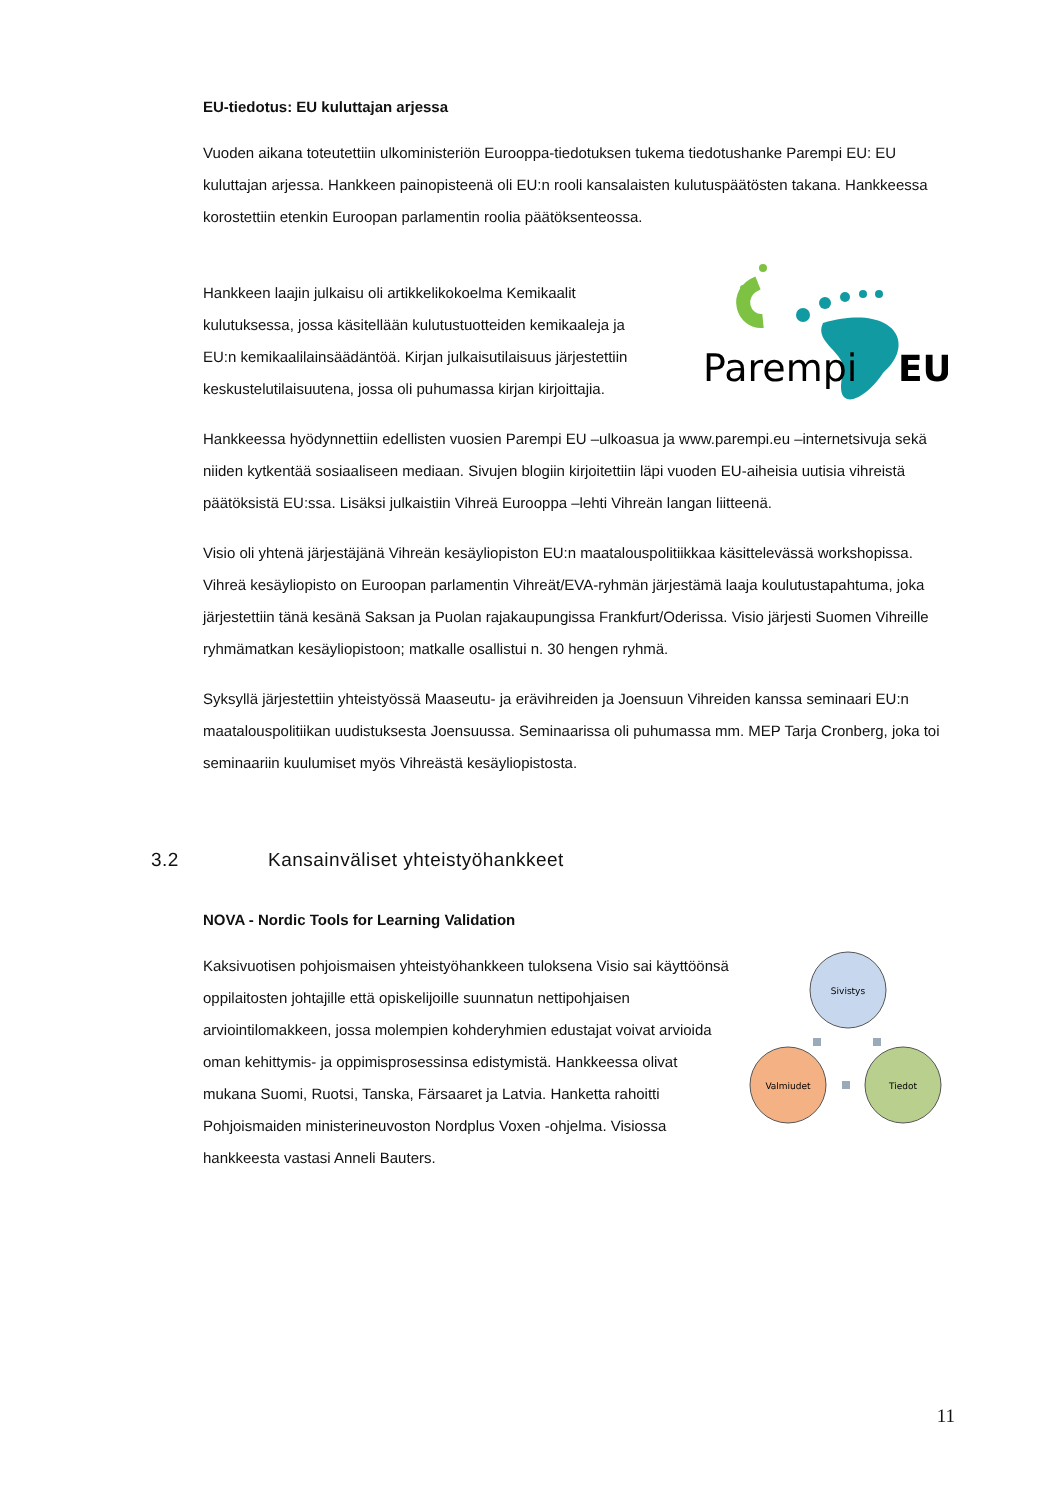EU-tiedotus: EU kuluttajan arjessa
Vuoden aikana toteutettiin ulkoministeriön Eurooppa-tiedotuksen tukema tiedotushanke Parempi EU: EU kuluttajan arjessa. Hankkeen painopisteenä oli EU:n rooli kansalaisten kulutuspäätösten takana. Hankkeessa korostettiin etenkin Euroopan parlamentin roolia päätöksenteossa.
Hankkeen laajin julkaisu oli artikkelikokoelma Kemikaalit kulutuksessa, jossa käsitellään kulutustuotteiden kemikaaleja ja EU:n kemikaalilainsäädäntöä. Kirjan julkaisutilaisuus järjestettiin keskustelutilaisuutena, jossa oli puhumassa kirjan kirjoittajia.
Parempi
EU
Hankkeessa hyödynnettiin edellisten vuosien Parempi EU –ulkoasua ja www.parempi.eu –internetsivuja sekä niiden kytkentää sosiaaliseen mediaan. Sivujen blogiin kirjoitettiin läpi vuoden EU-aiheisia uutisia vihreistä päätöksistä EU:ssa. Lisäksi julkaistiin Vihreä Eurooppa –lehti Vihreän langan liitteenä.
Visio oli yhtenä järjestäjänä Vihreän kesäyliopiston EU:n maatalouspolitiikkaa käsittelevässä workshopissa. Vihreä kesäyliopisto on Euroopan parlamentin Vihreät/EVA-ryhmän järjestämä laaja koulutustapahtuma, joka järjestettiin tänä kesänä Saksan ja Puolan rajakaupungissa Frankfurt/Oderissa. Visio järjesti Suomen Vihreille ryhmämatkan kesäyliopistoon; matkalle osallistui n. 30 hengen ryhmä.
Syksyllä järjestettiin yhteistyössä Maaseutu- ja erävihreiden ja Joensuun Vihreiden kanssa seminaari EU:n maatalouspolitiikan uudistuksesta Joensuussa. Seminaarissa oli puhumassa mm. MEP Tarja Cronberg, joka toi seminaariin kuulumiset myös Vihreästä kesäyliopistosta.
3.2 Kansainväliset yhteistyöhankkeet
NOVA - Nordic Tools for Learning Validation
Kaksivuotisen pohjoismaisen yhteistyöhankkeen tuloksena Visio sai käyttöönsä oppilaitosten johtajille että opiskelijoille suunnatun nettipohjaisen arviointilomakkeen, jossa molempien kohderyhmien edustajat voivat arvioida oman kehittymis- ja oppimisprosessinsa edistymistä. Hankkeessa olivat mukana Suomi, Ruotsi, Tanska, Färsaaret ja Latvia. Hanketta rahoitti Pohjoismaiden ministerineuvoston Nordplus Voxen -ohjelma. Visiossa hankkeesta vastasi Anneli Bauters.
Sivistys
Valmiudet
Tiedot
11